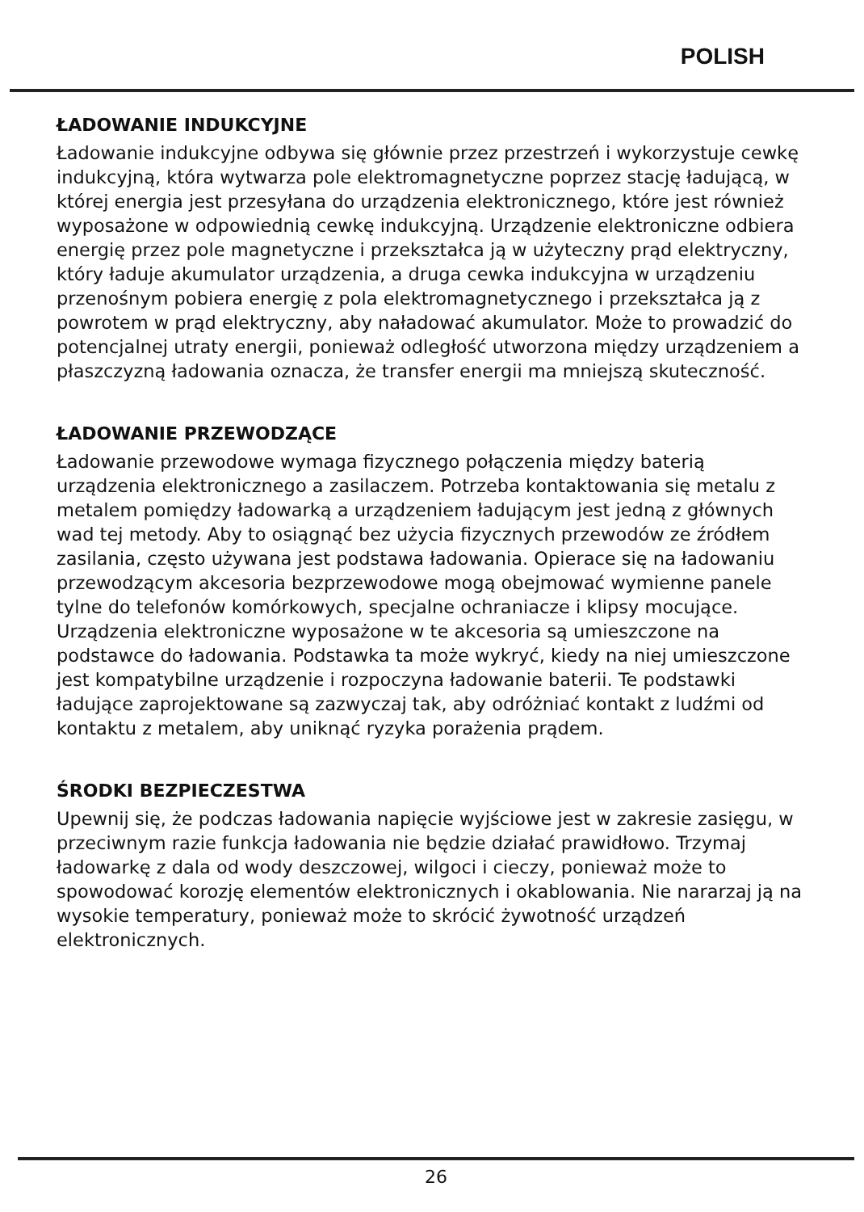POLISH
ŁADOWANIE INDUKCYJNE
Ładowanie indukcyjne odbywa się głównie przez przestrzeń i wykorzystuje cewkę indukcyjną, która wytwarza pole elektromagnetyczne poprzez stację ładującą, w której energia jest przesyłana do urządzenia elektronicznego, które jest również wyposażone w odpowiednią cewkę indukcyjną. Urządzenie elektroniczne odbiera energię przez pole magnetyczne i przekształca ją w użyteczny prąd elektryczny, który ładuje akumulator urządzenia, a druga cewka indukcyjna w urządzeniu przenośnym pobiera energię z pola elektromagnetycznego i przekształca ją z powrotem w prąd elektryczny, aby naładować akumulator. Może to prowadzić do potencjalnej utraty energii, ponieważ odległość utworzona między urządzeniem a płaszczyzną ładowania oznacza, że transfer energii ma mniejszą skuteczność.
ŁADOWANIE PRZEWODZĄCE
Ładowanie przewodowe wymaga fizycznego połączenia między baterią urządzenia elektronicznego a zasilaczem. Potrzeba kontaktowania się metalu z metalem pomiędzy ładowarką a urządzeniem ładującym jest jedną z głównych wad tej metody. Aby to osiągnąć bez użycia fizycznych przewodów ze źródłem zasilania, często używana jest podstawa ładowania. Opierace się na ładowaniu przewodzącym akcesoria bezprzewodowe mogą obejmować wymienne panele tylne do telefonów komórkowych, specjalne ochraniacze i klipsy mocujące. Urządzenia elektroniczne wyposażone w te akcesoria są umieszczone na podstawce do ładowania. Podstawka ta może wykryć, kiedy na niej umieszczone jest kompatybilne urządzenie i rozpoczyna ładowanie baterii. Te podstawki ładujące zaprojektowane są zazwyczaj tak, aby odróżniać kontakt z ludźmi od kontaktu z metalem, aby uniknąć ryzyka porażenia prądem.
ŚRODKI BEZPIECZESTWA
Upewnij się, że podczas ładowania napięcie wyjściowe jest w zakresie zasięgu, w przeciwnym razie funkcja ładowania nie będzie działać prawidłowo. Trzymaj ładowarkę z dala od wody deszczowej, wilgoci i cieczy, ponieważ może to spowodować korozję elementów elektronicznych i okablowania. Nie nararzaj ją na wysokie temperatury, ponieważ może to skrócić żywotność urządzeń elektronicznych.
26